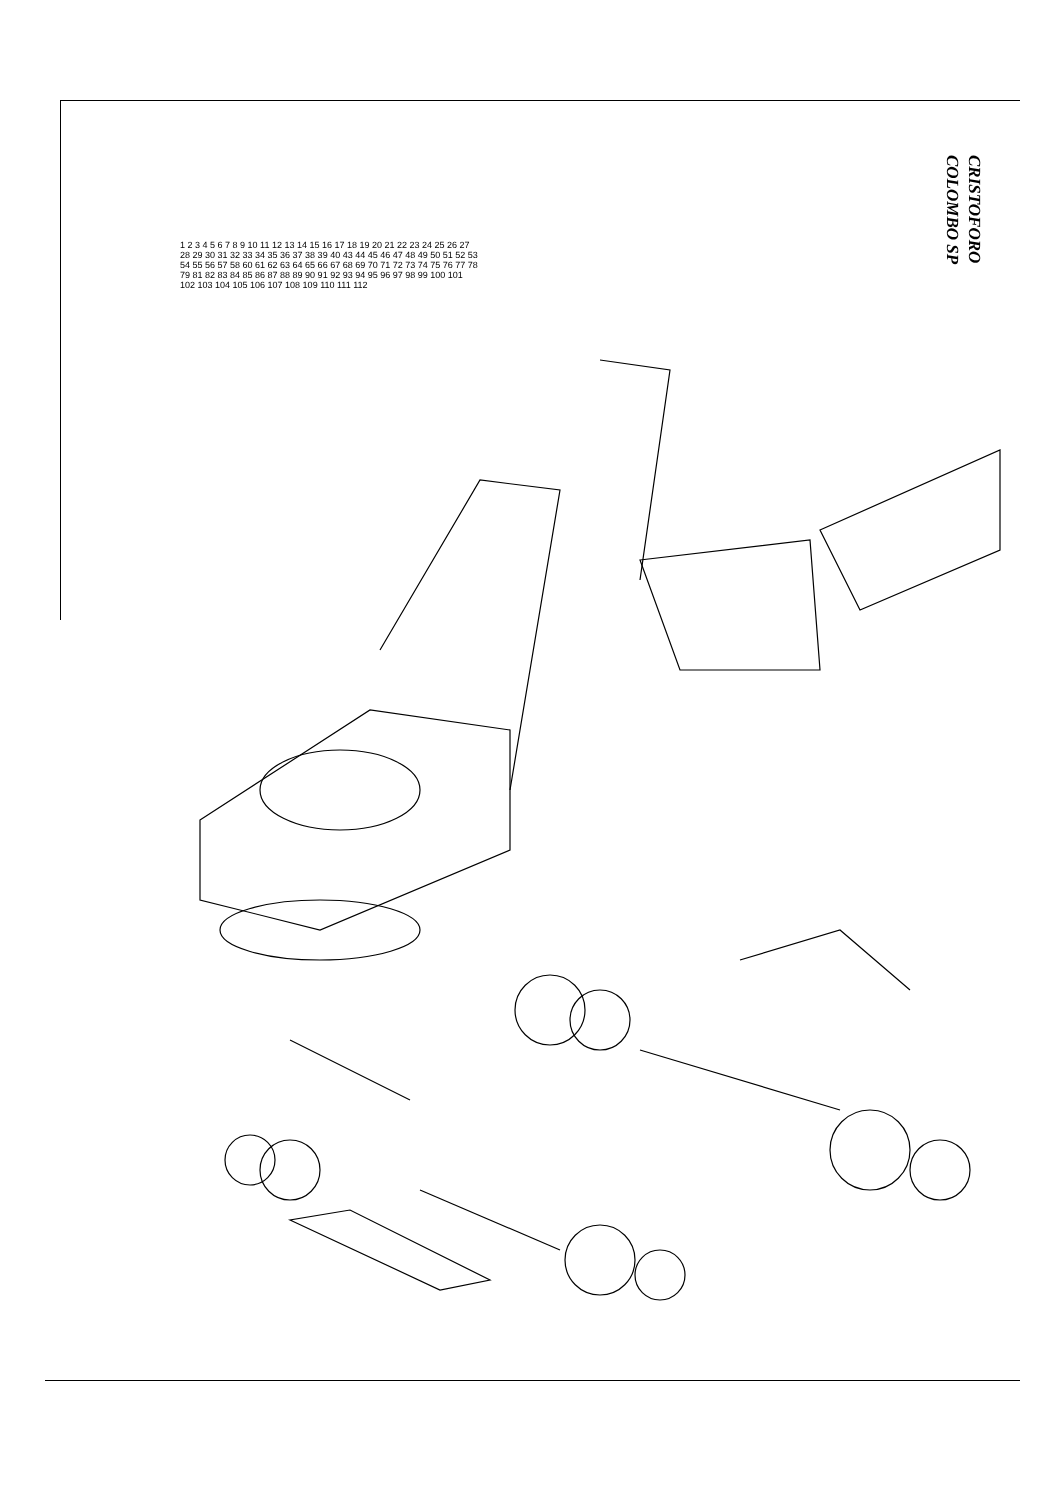CRISTOFORO
COLOMBO SP
1 2 3 4 5 6 7 8 9 10 11 12 13 14 15 16 17 18 19 20 21 22 23 24 25 26 27 28 29 30 31 32 33 34 35 36 37 38 39 40 43 44 45 46 47 48 49 50 51 52 53 54 55 56 57 58 60 61 62 63 64 65 66 67 68 69 70 71 72 73 74 75 76 77 78 79 81 82 83 84 85 86 87 88 89 90 91 92 93 94 95 96 97 98 99 100 101 102 103 104 105 106 107 108 109 110 111 112